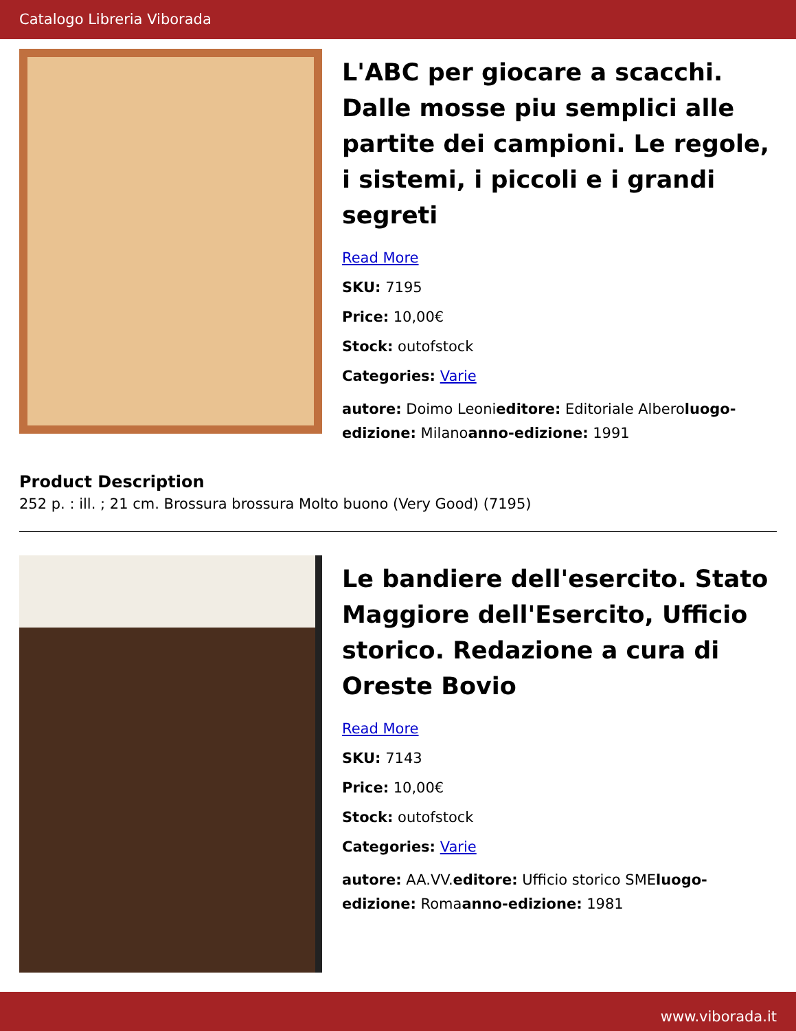Catalogo Libreria Viborada
L'ABC per giocare a scacchi. Dalle mosse piu semplici alle partite dei campioni. Le regole, i sistemi, i piccoli e i grandi segreti
Read More
SKU: 7195
Price: 10,00€
Stock: outofstock
Categories: Varie
autore: Doimo Leonieditore: Editoriale Alberoluogo-edizione: Milanoanno-edizione: 1991
Product Description
252 p. : ill. ; 21 cm. Brossura brossura Molto buono (Very Good) (7195)
Le bandiere dell'esercito. Stato Maggiore dell'Esercito, Ufficio storico. Redazione a cura di Oreste Bovio
Read More
SKU: 7143
Price: 10,00€
Stock: outofstock
Categories: Varie
autore: AA.VV.editore: Ufficio storico SMEluogo-edizione: Romaanno-edizione: 1981
www.viborada.it